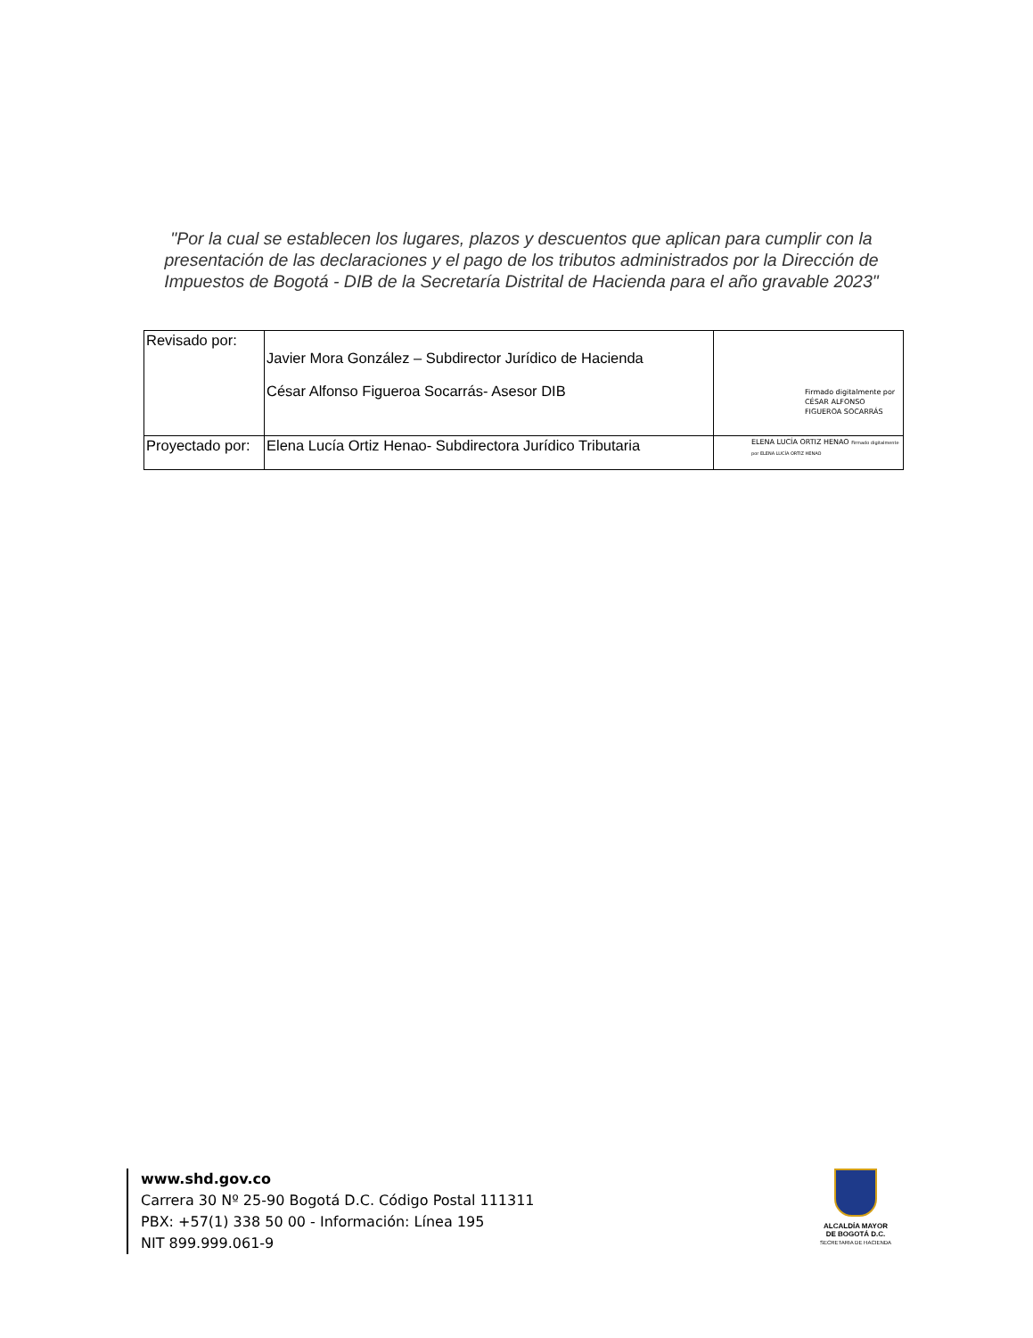"Por la cual se establecen los lugares, plazos y descuentos que aplican para cumplir con la presentación de las declaraciones y el pago de los tributos administrados por la Dirección de Impuestos de Bogotá - DIB de la Secretaría Distrital de Hacienda para el año gravable 2023"
| Revisado por: | Javier Mora González – Subdirector Jurídico de Hacienda César Alfonso Figueroa Socarrás- Asesor DIB | Firmado digitalmente por CÉSAR ALFONSO FIGUEROA SOCARRÁS |
| Proyectado por: | Elena Lucía Ortiz Henao- Subdirectora Jurídico Tributaria | ELENA LUCÍA ORTIZ HENAO Firmado digitalmente por ELENA LUCÍA ORTIZ HENAO |
www.shd.gov.co
Carrera 30 Nº 25-90 Bogotá D.C. Código Postal 111311
PBX: +57(1) 338 50 00 - Información: Línea 195
NIT 899.999.061-9
ALCALDÍA MAYOR
DE BOGOTÁ D.C.
SECRETARIA DE HACIENDA